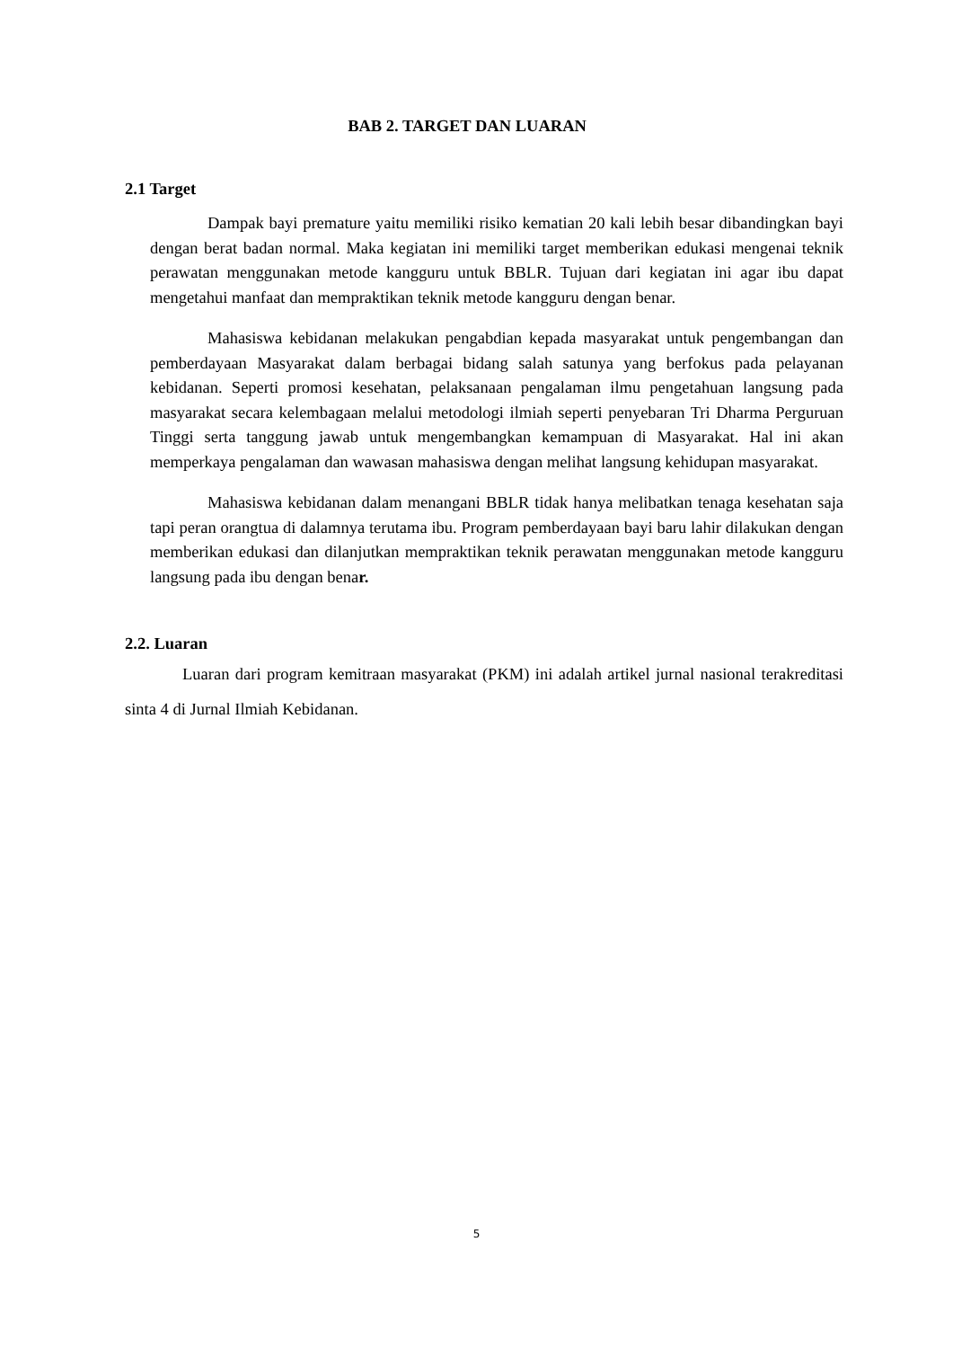BAB 2. TARGET DAN LUARAN
2.1 Target
Dampak bayi premature yaitu memiliki risiko kematian 20 kali lebih besar dibandingkan bayi dengan berat badan normal. Maka kegiatan ini memiliki target memberikan edukasi mengenai teknik perawatan menggunakan metode kangguru untuk BBLR. Tujuan dari kegiatan ini agar ibu dapat mengetahui manfaat dan mempraktikan teknik metode kangguru dengan benar.
Mahasiswa kebidanan melakukan pengabdian kepada masyarakat untuk pengembangan dan pemberdayaan Masyarakat dalam berbagai bidang salah satunya yang berfokus pada pelayanan kebidanan. Seperti promosi kesehatan, pelaksanaan pengalaman ilmu pengetahuan langsung pada masyarakat secara kelembagaan melalui metodologi ilmiah seperti penyebaran Tri Dharma Perguruan Tinggi serta tanggung jawab untuk mengembangkan kemampuan di Masyarakat. Hal ini akan memperkaya pengalaman dan wawasan mahasiswa dengan melihat langsung kehidupan masyarakat.
Mahasiswa kebidanan dalam menangani BBLR tidak hanya melibatkan tenaga kesehatan saja tapi peran orangtua di dalamnya terutama ibu. Program pemberdayaan bayi baru lahir dilakukan dengan memberikan edukasi dan dilanjutkan mempraktikan teknik perawatan menggunakan metode kangguru langsung pada ibu dengan benar.
2.2. Luaran
Luaran dari program kemitraan masyarakat (PKM) ini adalah artikel jurnal nasional terakreditasi sinta 4 di Jurnal Ilmiah Kebidanan.
5